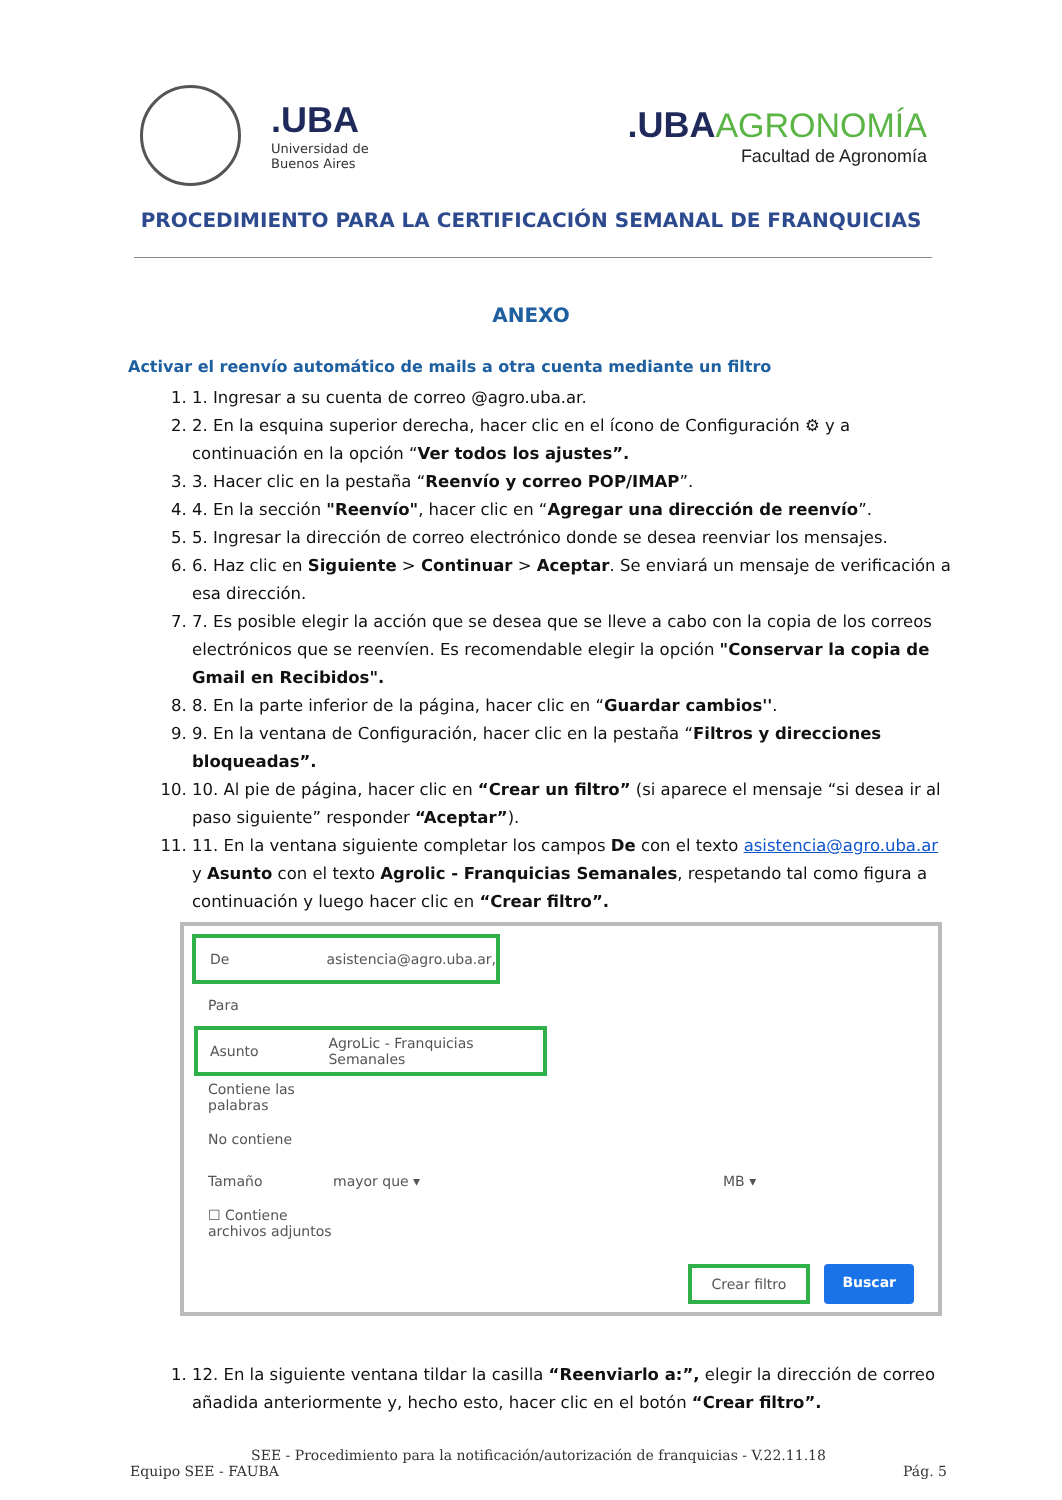.UBA
Universidad de
Buenos Aires
.UBA AGRONOMÍA
Facultad de Agronomía
PROCEDIMIENTO PARA LA CERTIFICACIÓN SEMANAL DE FRANQUICIAS
ANEXO
Activar el reenvío automático de mails a otra cuenta mediante un filtro
1. 1. Ingresar a su cuenta de correo @agro.uba.ar.
2. 2. En la esquina superior derecha, hacer clic en el ícono de Configuración ⚙ y a continuación en la opción “Ver todos los ajustes”.
3. 3. Hacer clic en la pestaña “Reenvío y correo POP/IMAP”.
4. 4. En la sección "Reenvío", hacer clic en “Agregar una dirección de reenvío”.
5. 5. Ingresar la dirección de correo electrónico donde se desea reenviar los mensajes.
6. 6. Haz clic en Siguiente > Continuar > Aceptar. Se enviará un mensaje de verificación a esa dirección.
7. 7. Es posible elegir la acción que se desea que se lleve a cabo con la copia de los correos electrónicos que se reenvíen. Es recomendable elegir la opción "Conservar la copia de Gmail en Recibidos".
8. 8. En la parte inferior de la página, hacer clic en “Guardar cambios''.
9. 9. En la ventana de Configuración, hacer clic en la pestaña “Filtros y direcciones bloqueadas”.
10. 10. Al pie de página, hacer clic en “Crear un filtro” (si aparece el mensaje “si desea ir al paso siguiente” responder “Aceptar”).
11. 11. En la ventana siguiente completar los campos De con el texto asistencia@agro.uba.ar y Asunto con el texto Agrolic - Franquicias Semanales, respetando tal como figura a continuación y luego hacer clic en “Crear filtro”.
De asistencia@agro.uba.ar,
Para
Asunto AgroLic - Franquicias Semanales
Contiene las palabras
No contiene
Tamaño mayor que ▾ MB ▾
☐ Contiene archivos adjuntos
Crear filtro Buscar
1. 12. En la siguiente ventana tildar la casilla “Reenviarlo a:”, elegir la dirección de correo añadida anteriormente y, hecho esto, hacer clic en el botón “Crear filtro”.
SEE - Procedimiento para la notificación/autorización de franquicias - V.22.11.18
Equipo SEE - FAUBA Pág. 5